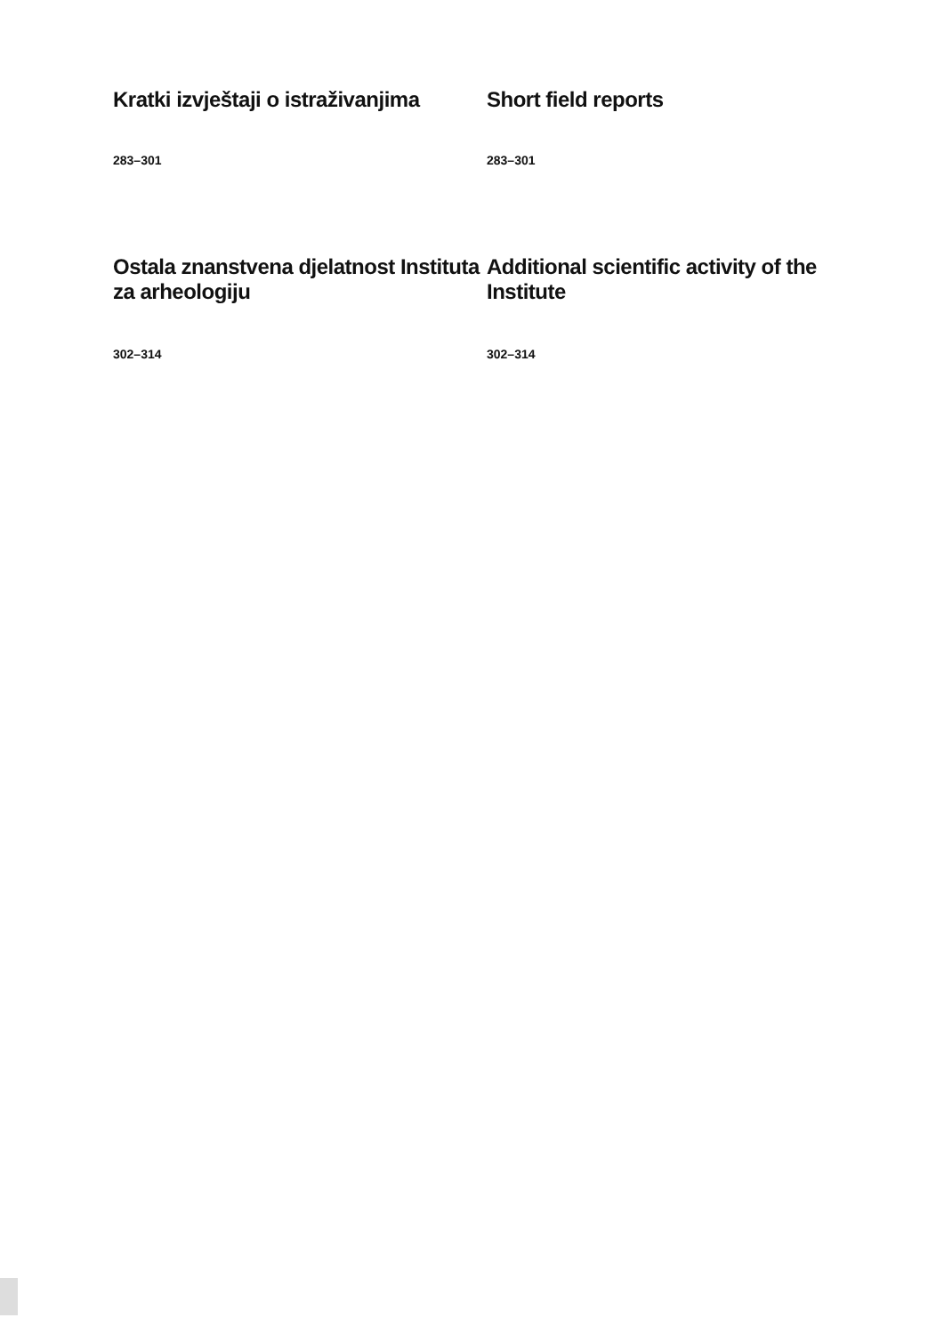Kratki izvještaji o istraživanjima Short field reports
283–301 283–301
Ostala znanstvena djelatnost Instituta za arheologiju
Additional scientific activity of the Institute
302–314 302–314